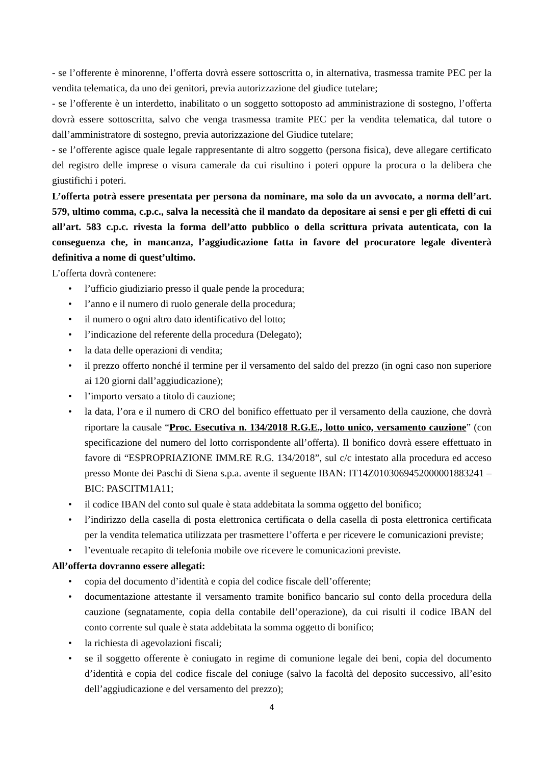- se l’offerente è minorenne, l’offerta dovrà essere sottoscritta o, in alternativa, trasmessa tramite PEC per la vendita telematica, da uno dei genitori, previa autorizzazione del giudice tutelare;
- se l’offerente è un interdetto, inabilitato o un soggetto sottoposto ad amministrazione di sostegno, l’offerta dovrà essere sottoscritta, salvo che venga trasmessa tramite PEC per la vendita telematica, dal tutore o dall’amministratore di sostegno, previa autorizzazione del Giudice tutelare;
- se l’offerente agisce quale legale rappresentante di altro soggetto (persona fisica), deve allegare certificato del registro delle imprese o visura camerale da cui risultino i poteri oppure la procura o la delibera che giustifichi i poteri.
L’offerta potrà essere presentata per persona da nominare, ma solo da un avvocato, a norma dell’art. 579, ultimo comma, c.p.c., salva la necessità che il mandato da depositare ai sensi e per gli effetti di cui all’art. 583 c.p.c. rivesta la forma dell’atto pubblico o della scrittura privata autenticata, con la conseguenza che, in mancanza, l’aggiudicazione fatta in favore del procuratore legale diventerà definitiva a nome di quest’ultimo.
L’offerta dovrà contenere:
• l’ufficio giudiziario presso il quale pende la procedura;
• l’anno e il numero di ruolo generale della procedura;
• il numero o ogni altro dato identificativo del lotto;
• l’indicazione del referente della procedura (Delegato);
• la data delle operazioni di vendita;
• il prezzo offerto nonché il termine per il versamento del saldo del prezzo (in ogni caso non superiore ai 120 giorni dall’aggiudicazione);
• l’importo versato a titolo di cauzione;
• la data, l’ora e il numero di CRO del bonifico effettuato per il versamento della cauzione, che dovrà riportare la causale “Proc. Esecutiva n. 134/2018 R.G.E., lotto unico, versamento cauzione” (con specificazione del numero del lotto corrispondente all’offerta). Il bonifico dovrà essere effettuato in favore di “ESPROPRIAZIONE IMM.RE R.G. 134/2018”, sul c/c intestato alla procedura ed acceso presso Monte dei Paschi di Siena s.p.a. avente il seguente IBAN: IT14Z0103069452000001883241 – BIC: PASCITM1A11;
• il codice IBAN del conto sul quale è stata addebitata la somma oggetto del bonifico;
• l’indirizzo della casella di posta elettronica certificata o della casella di posta elettronica certificata per la vendita telematica utilizzata per trasmettere l’offerta e per ricevere le comunicazioni previste;
• l’eventuale recapito di telefonia mobile ove ricevere le comunicazioni previste.
All’offerta dovranno essere allegati:
• copia del documento d’identità e copia del codice fiscale dell’offerente;
• documentazione attestante il versamento tramite bonifico bancario sul conto della procedura della cauzione (segnatamente, copia della contabile dell’operazione), da cui risulti il codice IBAN del conto corrente sul quale è stata addebitata la somma oggetto di bonifico;
• la richiesta di agevolazioni fiscali;
• se il soggetto offerente è coniugato in regime di comunione legale dei beni, copia del documento d’identità e copia del codice fiscale del coniuge (salvo la facoltà del deposito successivo, all’esito dell’aggiudicazione e del versamento del prezzo);
4